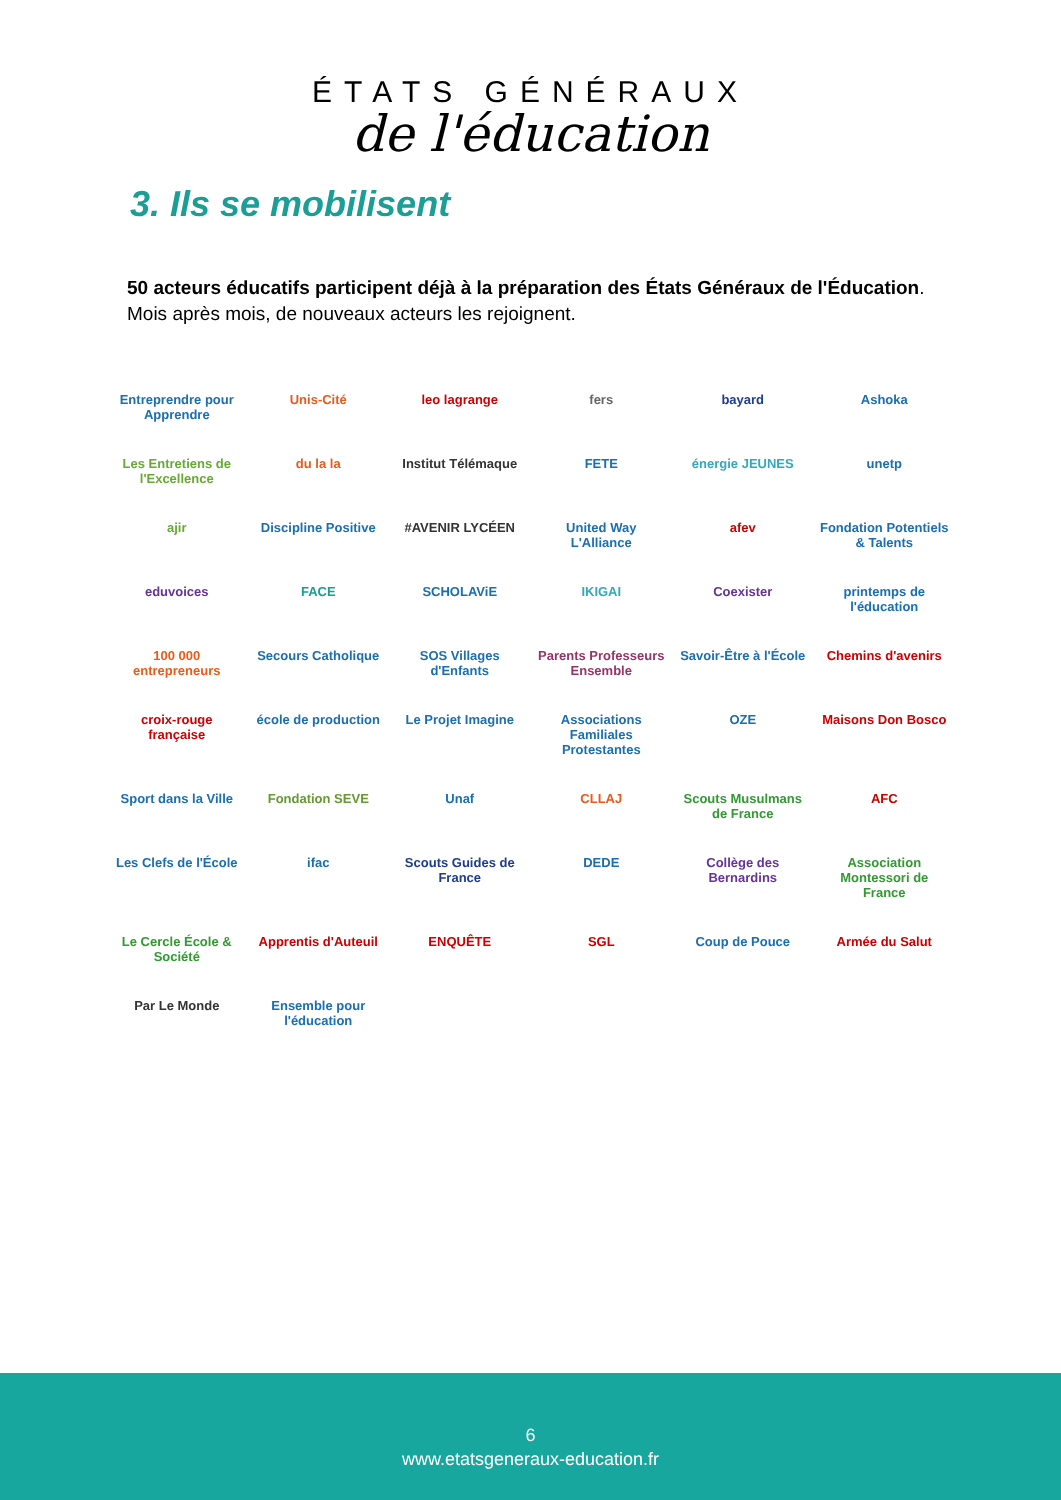ÉTATS GÉNÉRAUX
de l'éducation
3. Ils se mobilisent
50 acteurs éducatifs participent déjà à la préparation des États Généraux de l'Éducation.
Mois après mois, de nouveaux acteurs les rejoignent.
Entreprendre pour Apprendre
Unis-Cité
leo lagrange
fers
bayard
Ashoka
Les Entretiens de l'Excellence
du la la
Institut Télémaque
FETE
énergie JEUNES
unetp
ajir
Discipline Positive
#AVENIR LYCÉEN
United Way L'Alliance
afev
Fondation Potentiels & Talents
eduvoices
FACE
SCHOLAViE
IKIGAI
Coexister
printemps de l'éducation
100 000 entrepreneurs
Secours Catholique
SOS Villages d'Enfants
Parents Professeurs Ensemble
Savoir-Être à l'École
Chemins d'avenirs
croix-rouge française
école de production
Le Projet Imagine
Associations Familiales Protestantes
OZE
Maisons Don Bosco
Sport dans la Ville
Fondation SEVE
Unaf
CLLAJ
Scouts Musulmans de France
AFC
Les Clefs de l'École
ifac
Scouts Guides de France
DEDE
Collège des Bernardins
Association Montessori de France
Le Cercle École & Société
Apprentis d'Auteuil
ENQUÊTE
SGL
Coup de Pouce
Armée du Salut
Par Le Monde
Ensemble pour l'éducation
6
www.etatsgeneraux-education.fr